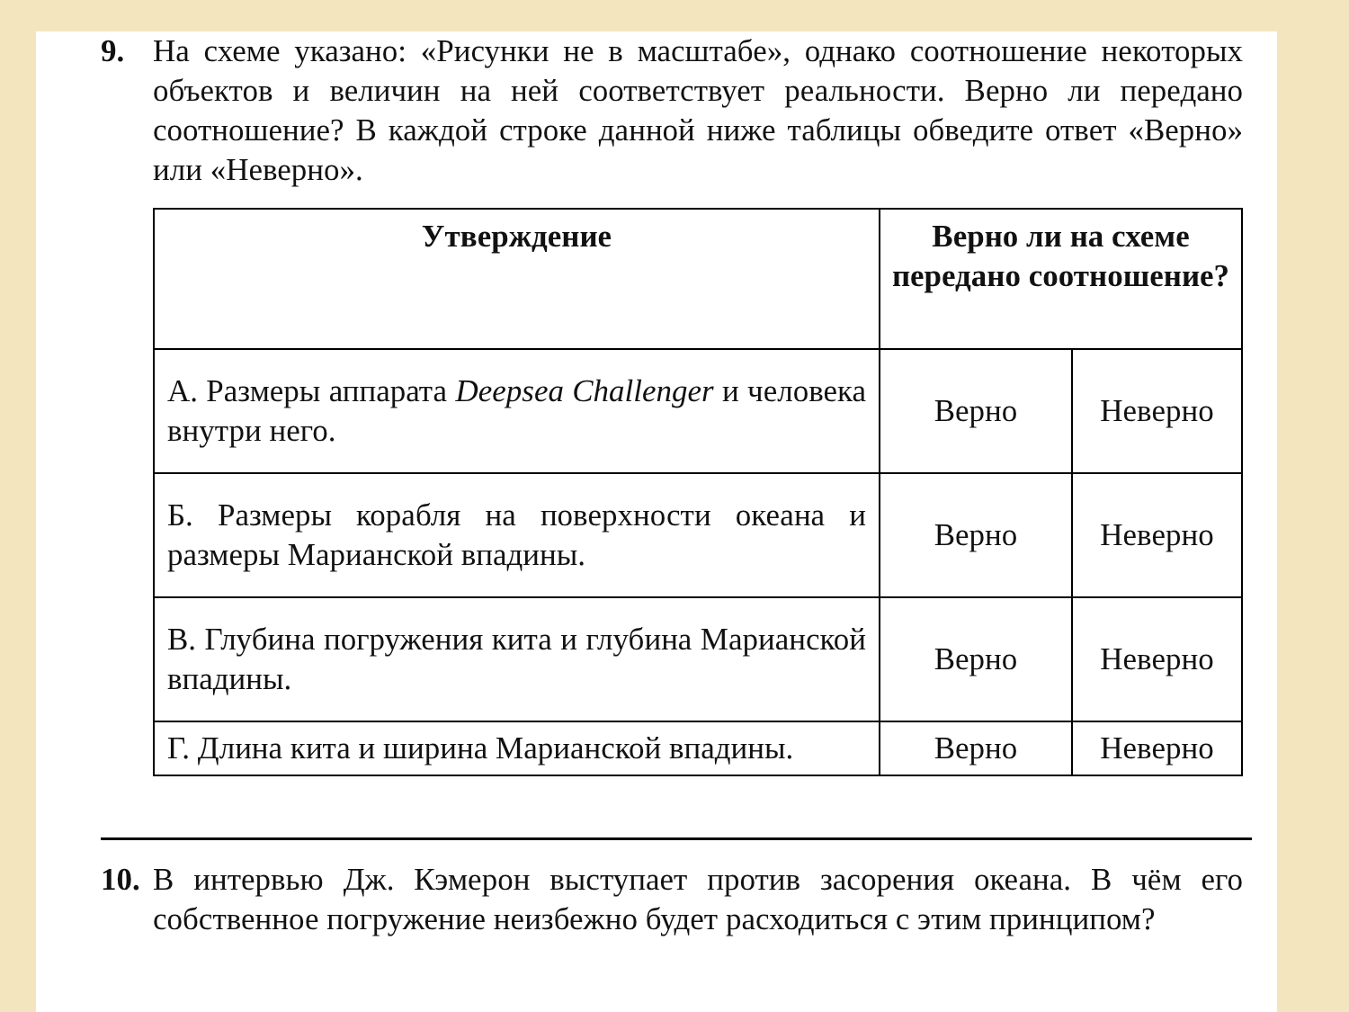9. На схеме указано: «Рисунки не в масштабе», однако соотношение некоторых объектов и величин на ней соответствует реальности. Верно ли передано соотношение? В каждой строке данной ниже таблицы обведите ответ «Верно» или «Неверно».
| Утверждение | Верно ли на схеме передано соотношение? | |
| --- | --- | --- |
| А. Размеры аппарата Deepsea Challenger и человека внутри него. | Верно | Неверно |
| Б. Размеры корабля на поверхности океана и размеры Марианской впадины. | Верно | Неверно |
| В. Глубина погружения кита и глубина Марианской впадины. | Верно | Неверно |
| Г. Длина кита и ширина Марианской впадины. | Верно | Неверно |
10.
В интервью Дж. Кэмерон выступает против засорения океана. В чём его собственное погружение неизбежно будет расходиться с этим принципом?